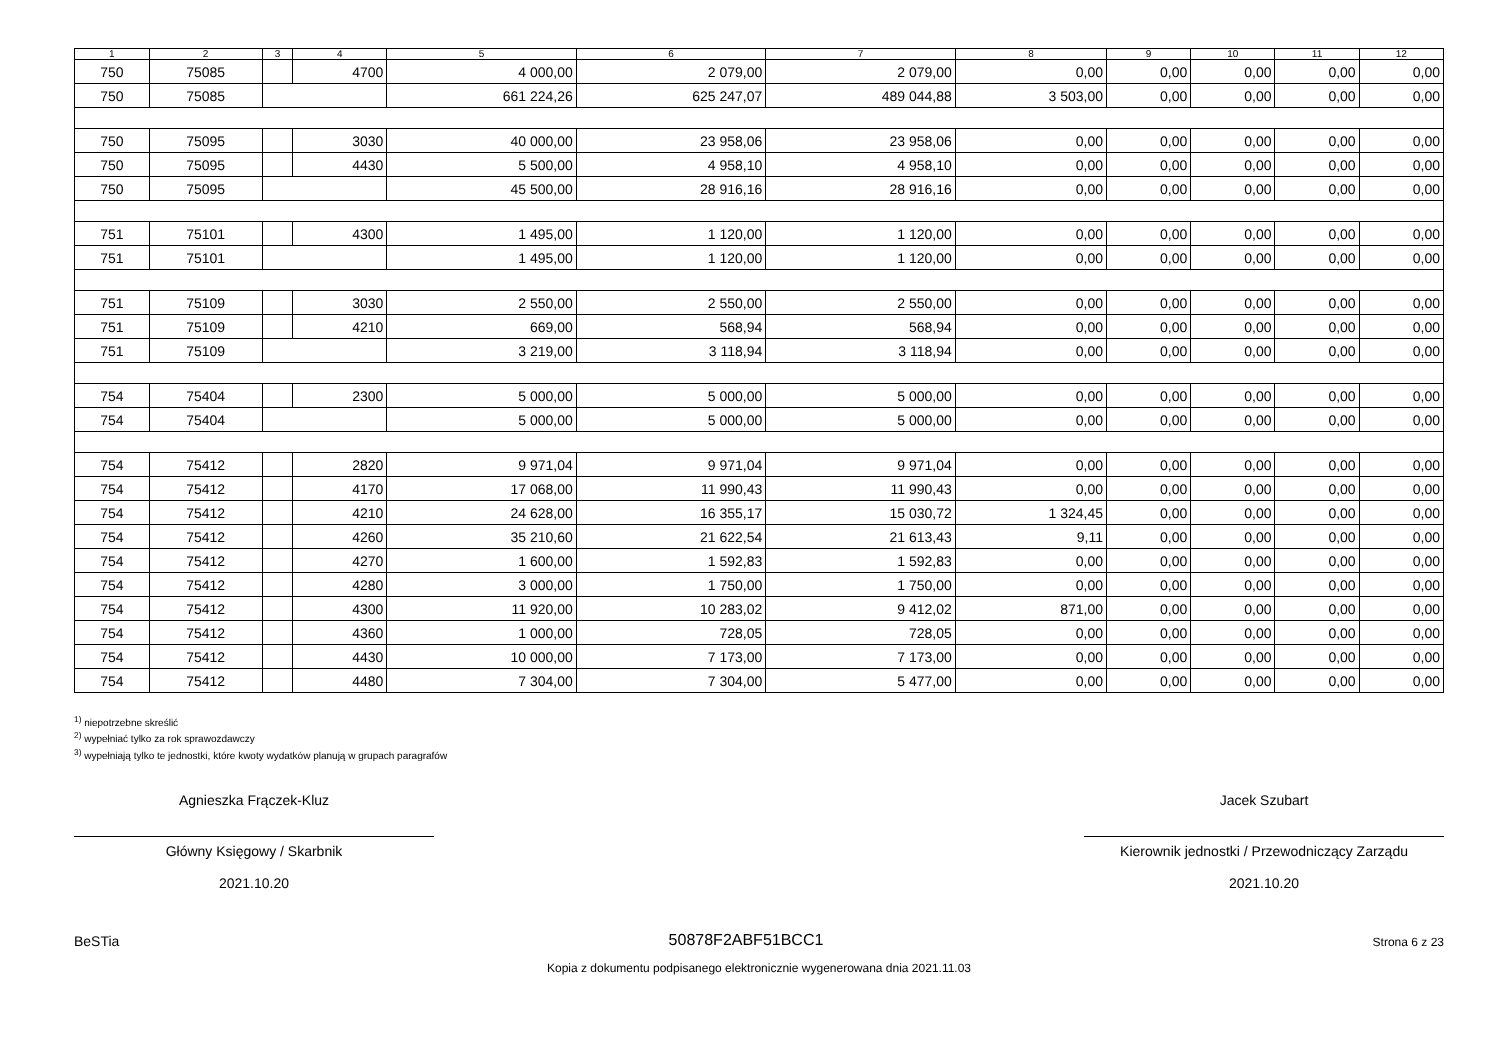| 1 | 2 | 3 | 4 | 5 | 6 | 7 | 8 | 9 | 10 | 11 | 12 |
| --- | --- | --- | --- | --- | --- | --- | --- | --- | --- | --- | --- |
| 750 | 75085 | | 4700 | 4 000,00 | 2 079,00 | 2 079,00 | 0,00 | 0,00 | 0,00 | 0,00 | 0,00 |
| 750 | 75085 | | | 661 224,26 | 625 247,07 | 489 044,88 | 3 503,00 | 0,00 | 0,00 | 0,00 | 0,00 |
| 750 | 75095 | | 3030 | 40 000,00 | 23 958,06 | 23 958,06 | 0,00 | 0,00 | 0,00 | 0,00 | 0,00 |
| 750 | 75095 | | 4430 | 5 500,00 | 4 958,10 | 4 958,10 | 0,00 | 0,00 | 0,00 | 0,00 | 0,00 |
| 750 | 75095 | | | 45 500,00 | 28 916,16 | 28 916,16 | 0,00 | 0,00 | 0,00 | 0,00 | 0,00 |
| 751 | 75101 | | 4300 | 1 495,00 | 1 120,00 | 1 120,00 | 0,00 | 0,00 | 0,00 | 0,00 | 0,00 |
| 751 | 75101 | | | 1 495,00 | 1 120,00 | 1 120,00 | 0,00 | 0,00 | 0,00 | 0,00 | 0,00 |
| 751 | 75109 | | 3030 | 2 550,00 | 2 550,00 | 2 550,00 | 0,00 | 0,00 | 0,00 | 0,00 | 0,00 |
| 751 | 75109 | | 4210 | 669,00 | 568,94 | 568,94 | 0,00 | 0,00 | 0,00 | 0,00 | 0,00 |
| 751 | 75109 | | | 3 219,00 | 3 118,94 | 3 118,94 | 0,00 | 0,00 | 0,00 | 0,00 | 0,00 |
| 754 | 75404 | | 2300 | 5 000,00 | 5 000,00 | 5 000,00 | 0,00 | 0,00 | 0,00 | 0,00 | 0,00 |
| 754 | 75404 | | | 5 000,00 | 5 000,00 | 5 000,00 | 0,00 | 0,00 | 0,00 | 0,00 | 0,00 |
| 754 | 75412 | | 2820 | 9 971,04 | 9 971,04 | 9 971,04 | 0,00 | 0,00 | 0,00 | 0,00 | 0,00 |
| 754 | 75412 | | 4170 | 17 068,00 | 11 990,43 | 11 990,43 | 0,00 | 0,00 | 0,00 | 0,00 | 0,00 |
| 754 | 75412 | | 4210 | 24 628,00 | 16 355,17 | 15 030,72 | 1 324,45 | 0,00 | 0,00 | 0,00 | 0,00 |
| 754 | 75412 | | 4260 | 35 210,60 | 21 622,54 | 21 613,43 | 9,11 | 0,00 | 0,00 | 0,00 | 0,00 |
| 754 | 75412 | | 4270 | 1 600,00 | 1 592,83 | 1 592,83 | 0,00 | 0,00 | 0,00 | 0,00 | 0,00 |
| 754 | 75412 | | 4280 | 3 000,00 | 1 750,00 | 1 750,00 | 0,00 | 0,00 | 0,00 | 0,00 | 0,00 |
| 754 | 75412 | | 4300 | 11 920,00 | 10 283,02 | 9 412,02 | 871,00 | 0,00 | 0,00 | 0,00 | 0,00 |
| 754 | 75412 | | 4360 | 1 000,00 | 728,05 | 728,05 | 0,00 | 0,00 | 0,00 | 0,00 | 0,00 |
| 754 | 75412 | | 4430 | 10 000,00 | 7 173,00 | 7 173,00 | 0,00 | 0,00 | 0,00 | 0,00 | 0,00 |
| 754 | 75412 | | 4480 | 7 304,00 | 7 304,00 | 5 477,00 | 0,00 | 0,00 | 0,00 | 0,00 | 0,00 |
<sup>1)</sup> niepotrzebne skreślić
<sup>2)</sup> wypełniać tylko za rok sprawozdawczy
<sup>3)</sup> wypełniają tylko te jednostki, które kwoty wydatków planują w grupach paragrafów
Agnieszka Frączek-Kluz
Główny Księgowy / Skarbnik
2021.10.20
Jacek Szubart
Kierownik jednostki / Przewodniczący Zarządu
2021.10.20
BeSTia 50878F2ABF51BCC1 Strona 6 z 23
Kopia z dokumentu podpisanego elektronicznie wygenerowana dnia 2021.11.03